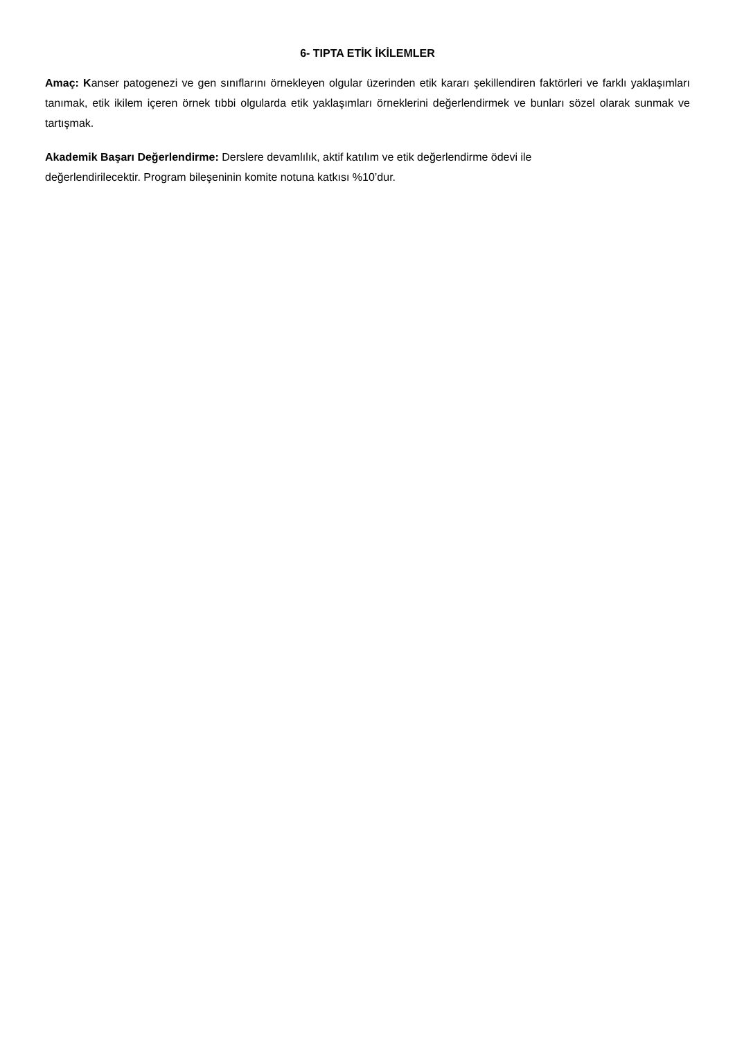6- TIPTA ETİK İKİLEMLER
Amaç: Kanser patogenezi ve gen sınıflarını örnekleyen olgular üzerinden etik kararı şekillendiren faktörleri ve farklı yaklaşımları tanımak, etik ikilem içeren örnek tıbbi olgularda etik yaklaşımları örneklerini değerlendirmek ve bunları sözel olarak sunmak ve tartışmak.
Akademik Başarı Değerlendirme: Derslere devamlılık, aktif katılım ve etik değerlendirme ödevi ile
değerlendirilecektir. Program bileşeninin komite notuna katkısı %10’dur.